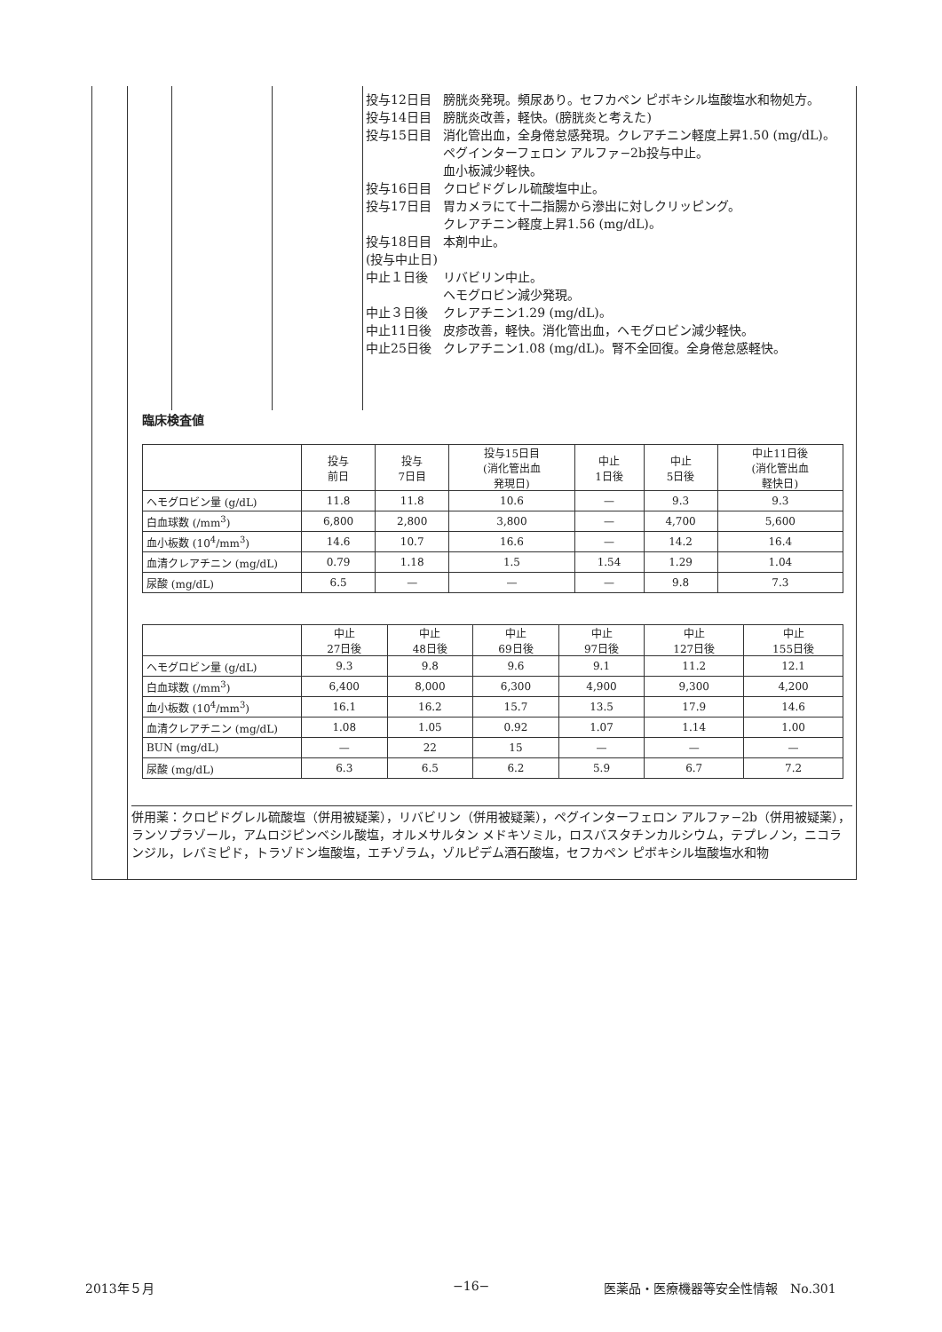| 投与12日目 | 膀胱炎発現。頻尿あり。セフカペン ピボキシル塩酸塩水和物処方。 |
| 投与14日目 | 膀胱炎改善，軽快。(膀胱炎と考えた) |
| 投与15日目 | 消化管出血，全身倦怠感発現。クレアチニン軽度上昇1.50 (mg/dL)。 ペグインターフェロン アルファ−2b投与中止。 血小板減少軽快。 |
| 投与16日目 | クロピドグレル硫酸塩中止。 |
| 投与17日目 | 胃カメラにて十二指腸から滲出に対しクリッピング。 クレアチニン軽度上昇1.56 (mg/dL)。 |
| 投与18日目 (投与中止日) | 本剤中止。 |
| 中止１日後 | リバビリン中止。 ヘモグロビン減少発現。 |
| 中止３日後 | クレアチニン1.29 (mg/dL)。 |
| 中止11日後 | 皮疹改善，軽快。消化管出血，ヘモグロビン減少軽快。 |
| 中止25日後 | クレアチニン1.08 (mg/dL)。腎不全回復。全身倦怠感軽快。 |
臨床検査値
| | 投与 前日 | 投与 7日目 | 投与15日目 (消化管出血 発現日) | 中止 1日後 | 中止 5日後 | 中止11日後 (消化管出血 軽快日) |
| --- | --- | --- | --- | --- | --- | --- |
| ヘモグロビン量 (g/dL) | 11.8 | 11.8 | 10.6 | — | 9.3 | 9.3 |
| 白血球数 (/mm<sup>3</sup>) | 6,800 | 2,800 | 3,800 | — | 4,700 | 5,600 |
| 血小板数 (10<sup>4</sup>/mm<sup>3</sup>) | 14.6 | 10.7 | 16.6 | — | 14.2 | 16.4 |
| 血清クレアチニン (mg/dL) | 0.79 | 1.18 | 1.5 | 1.54 | 1.29 | 1.04 |
| 尿酸 (mg/dL) | 6.5 | — | — | — | 9.8 | 7.3 |
| | 中止 27日後 | 中止 48日後 | 中止 69日後 | 中止 97日後 | 中止 127日後 | 中止 155日後 |
| --- | --- | --- | --- | --- | --- | --- |
| ヘモグロビン量 (g/dL) | 9.3 | 9.8 | 9.6 | 9.1 | 11.2 | 12.1 |
| 白血球数 (/mm<sup>3</sup>) | 6,400 | 8,000 | 6,300 | 4,900 | 9,300 | 4,200 |
| 血小板数 (10<sup>4</sup>/mm<sup>3</sup>) | 16.1 | 16.2 | 15.7 | 13.5 | 17.9 | 14.6 |
| 血清クレアチニン (mg/dL) | 1.08 | 1.05 | 0.92 | 1.07 | 1.14 | 1.00 |
| BUN (mg/dL) | — | 22 | 15 | — | — | — |
| 尿酸 (mg/dL) | 6.3 | 6.5 | 6.2 | 5.9 | 6.7 | 7.2 |
併用薬：クロピドグレル硫酸塩（併用被疑薬），リバビリン（併用被疑薬），ペグインターフェロン アルファ−2b（併用被疑薬），ランソプラゾール，アムロジピンベシル酸塩，オルメサルタン メドキソミル，ロスバスタチンカルシウム，テプレノン，ニコランジル，レバミピド，トラゾドン塩酸塩，エチゾラム，ゾルピデム酒石酸塩，セフカペン ピボキシル塩酸塩水和物
2013年５月 −16−
医薬品・医療機器等安全性情報　No.301